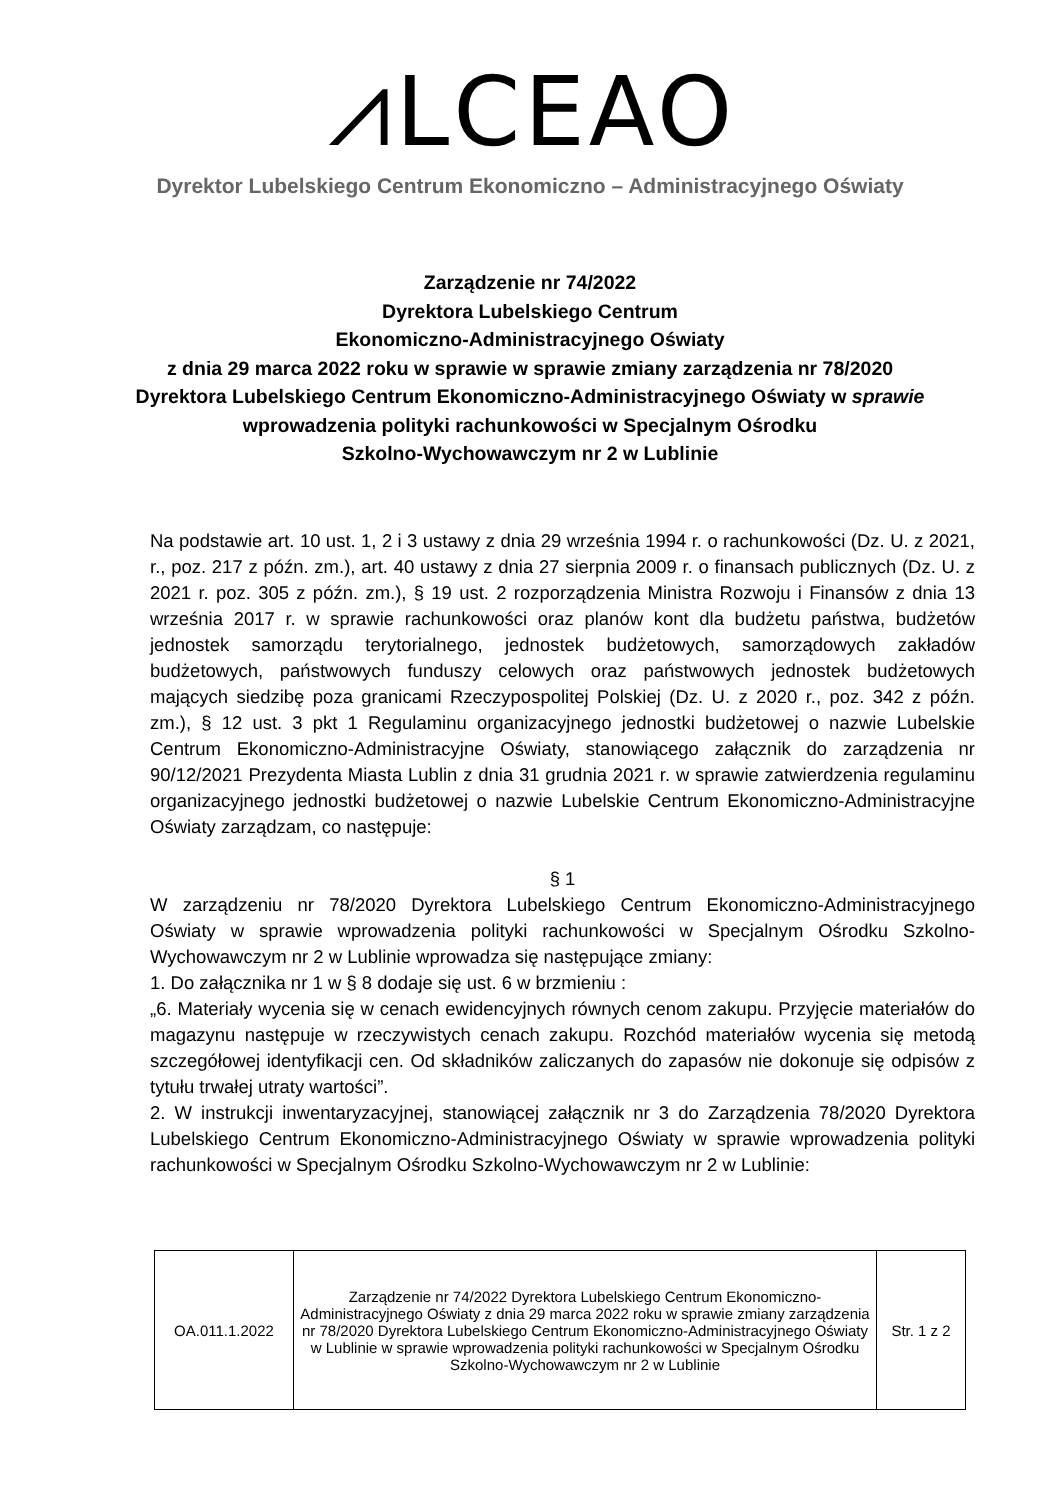⩘LCEAO
Dyrektor Lubelskiego Centrum Ekonomiczno – Administracyjnego Oświaty
Zarządzenie nr 74/2022
Dyrektora Lubelskiego Centrum
Ekonomiczno-Administracyjnego Oświaty
z dnia 29 marca 2022 roku w sprawie w sprawie zmiany zarządzenia nr 78/2020
Dyrektora Lubelskiego Centrum Ekonomiczno-Administracyjnego Oświaty w sprawie
wprowadzenia polityki rachunkowości w Specjalnym Ośrodku
Szkolno-Wychowawczym nr 2 w Lublinie
Na podstawie art. 10 ust. 1, 2 i 3 ustawy z dnia 29 września 1994 r. o rachunkowości (Dz. U. z 2021, r., poz. 217 z późn. zm.), art. 40 ustawy z dnia 27 sierpnia 2009 r. o finansach publicznych (Dz. U. z 2021 r. poz. 305 z późn. zm.), § 19 ust. 2 rozporządzenia Ministra Rozwoju i Finansów z dnia 13 września 2017 r. w sprawie rachunkowości oraz planów kont dla budżetu państwa, budżetów jednostek samorządu terytorialnego, jednostek budżetowych, samorządowych zakładów budżetowych, państwowych funduszy celowych oraz państwowych jednostek budżetowych mających siedzibę poza granicami Rzeczypospolitej Polskiej (Dz. U. z 2020 r., poz. 342 z późn. zm.), § 12 ust. 3 pkt 1 Regulaminu organizacyjnego jednostki budżetowej o nazwie Lubelskie Centrum Ekonomiczno-Administracyjne Oświaty, stanowiącego załącznik do zarządzenia nr 90/12/2021 Prezydenta Miasta Lublin z dnia 31 grudnia 2021 r. w sprawie zatwierdzenia regulaminu organizacyjnego jednostki budżetowej o nazwie Lubelskie Centrum Ekonomiczno-Administracyjne Oświaty zarządzam, co następuje:
§ 1
W zarządzeniu nr 78/2020 Dyrektora Lubelskiego Centrum Ekonomiczno-Administracyjnego Oświaty w sprawie wprowadzenia polityki rachunkowości w Specjalnym Ośrodku Szkolno-Wychowawczym nr 2 w Lublinie wprowadza się następujące zmiany:
1. Do załącznika nr 1 w § 8 dodaje się ust. 6 w brzmieniu :
„6. Materiały wycenia się w cenach ewidencyjnych równych cenom zakupu. Przyjęcie materiałów do magazynu następuje w rzeczywistych cenach zakupu. Rozchód materiałów wycenia się metodą szczegółowej identyfikacji cen. Od składników zaliczanych do zapasów nie dokonuje się odpisów z tytułu trwałej utraty wartości”.
2. W instrukcji inwentaryzacyjnej, stanowiącej załącznik nr 3 do Zarządzenia 78/2020 Dyrektora Lubelskiego Centrum Ekonomiczno-Administracyjnego Oświaty w sprawie wprowadzenia polityki rachunkowości w Specjalnym Ośrodku Szkolno-Wychowawczym nr 2 w Lublinie:
| OA.011.1.2022 | Zarządzenie nr 74/2022 Dyrektora Lubelskiego Centrum Ekonomiczno-Administracyjnego Oświaty z dnia 29 marca 2022 roku w sprawie zmiany zarządzenia nr 78/2020 Dyrektora Lubelskiego Centrum Ekonomiczno-Administracyjnego Oświaty w Lublinie w sprawie wprowadzenia polityki rachunkowości w Specjalnym Ośrodku Szkolno-Wychowawczym nr 2 w Lublinie | Str. 1 z 2 |